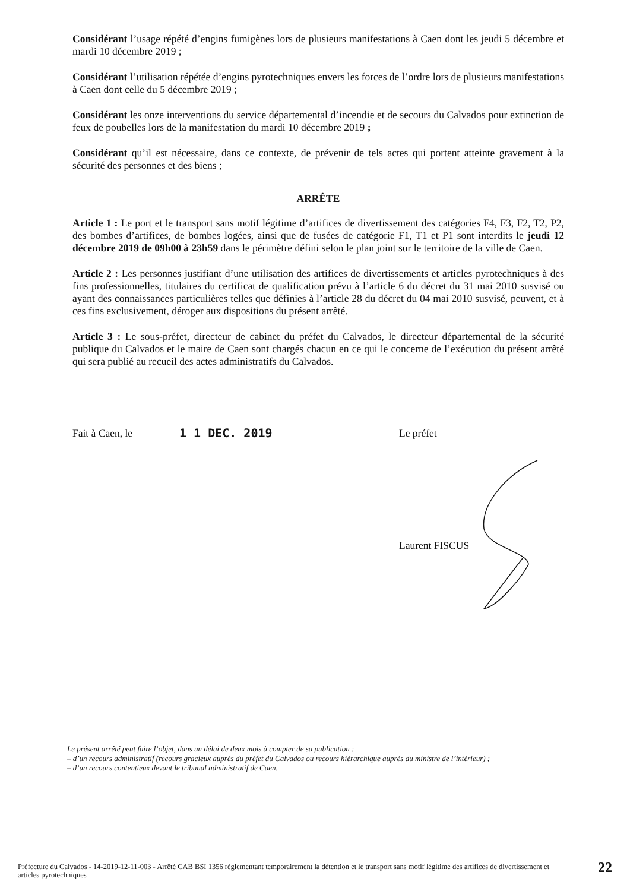Considérant l’usage répété d’engins fumigènes lors de plusieurs manifestations à Caen dont les jeudi 5 décembre et mardi 10 décembre 2019 ;
Considérant l’utilisation répétée d’engins pyrotechniques envers les forces de l’ordre lors de plusieurs manifestations à Caen dont celle du 5 décembre 2019 ;
Considérant les onze interventions du service départemental d’incendie et de secours du Calvados pour extinction de feux de poubelles lors de la manifestation du mardi 10 décembre 2019 ;
Considérant qu’il est nécessaire, dans ce contexte, de prévenir de tels actes qui portent atteinte gravement à la sécurité des personnes et des biens ;
ARRÊTE
Article 1 : Le port et le transport sans motif légitime d’artifices de divertissement des catégories F4, F3, F2, T2, P2, des bombes d’artifices, de bombes logées, ainsi que de fusées de catégorie F1, T1 et P1 sont interdits le jeudi 12 décembre 2019 de 09h00 à 23h59 dans le périmètre défini selon le plan joint sur le territoire de la ville de Caen.
Article 2 : Les personnes justifiant d’une utilisation des artifices de divertissements et articles pyrotechniques à des fins professionnelles, titulaires du certificat de qualification prévu à l’article 6 du décret du 31 mai 2010 susvisé ou ayant des connaissances particulières telles que définies à l’article 28 du décret du 04 mai 2010 susvisé, peuvent, et à ces fins exclusivement, déroger aux dispositions du présent arrêté.
Article 3 : Le sous-préfet, directeur de cabinet du préfet du Calvados, le directeur départemental de la sécurité publique du Calvados et le maire de Caen sont chargés chacun en ce qui le concerne de l’exécution du présent arrêté qui sera publié au recueil des actes administratifs du Calvados.
Fait à Caen, le 1 1 DEC. 2019 Le préfet
Laurent FISCUS
Le présent arrêté peut faire l’objet, dans un délai de deux mois à compter de sa publication :
– d’un recours administratif (recours gracieux auprès du préfet du Calvados ou recours hiérarchique auprès du ministre de l’intérieur) ;
– d’un recours contentieux devant le tribunal administratif de Caen.
Préfecture du Calvados - 14-2019-12-11-003 - Arrêté CAB BSI 1356 réglementant temporairement la détention et le transport sans motif légitime des artifices de divertissement et articles pyrotechniques
22